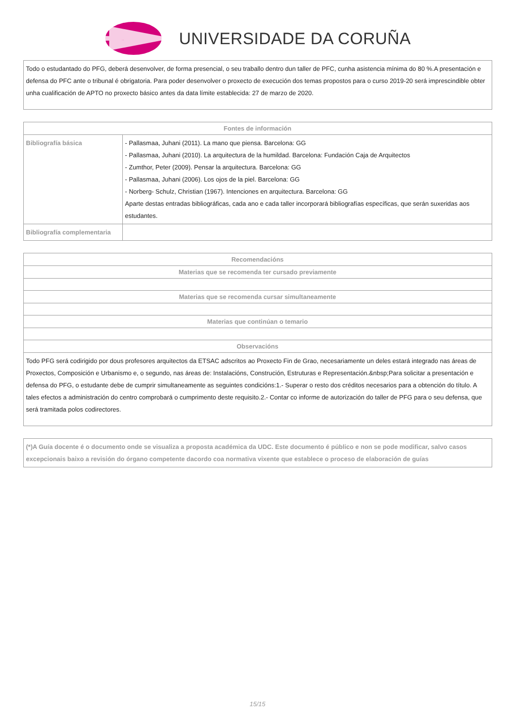UNIVERSIDADE DA CORUÑA
| Todo o estudantado do PFG, deberá desenvolver, de forma presencial, o seu traballo dentro dun taller de PFC, cunha asistencia mínima do 80 %.A presentación e defensa do PFC ante o tribunal é obrigatoria. Para poder desenvolver o proxecto de execución dos temas propostos para o curso 2019-20 será imprescindible obter unha cualificación de APTO no proxecto básico antes da data límite establecida: 27 de marzo de 2020. |
| Fontes de información | |
| --- | --- |
| Bibliografía básica | - Pallasmaa, Juhani (2011). La mano que piensa. Barcelona: GG - Pallasmaa, Juhani (2010). La arquitectura de la humildad. Barcelona: Fundación Caja de Arquitectos - Zumthor, Peter (2009). Pensar la arquitectura. Barcelona: GG - Pallasmaa, Juhani (2006). Los ojos de la piel. Barcelona: GG - Norberg- Schulz, Christian (1967). Intenciones en arquitectura. Barcelona: GG Aparte destas entradas bibliográficas, cada ano e cada taller incorporará bibliografías específicas, que serán suxeridas aos estudantes. |
| Bibliografía complementaria | |
| Recomendacións |
| --- |
| Materias que se recomenda ter cursado previamente |
| Materias que se recomenda cursar simultaneamente |
| Materias que continúan o temario |
| Observacións |
| Todo PFG será codirigido por dous profesores arquitectos da ETSAC adscritos ao Proxecto Fin de Grao, necesariamente un deles estará integrado nas áreas de Proxectos, Composición e Urbanismo e, o segundo, nas áreas de: Instalacións, Construción, Estruturas e Representación.&nbsp;Para solicitar a presentación e defensa do PFG, o estudante debe de cumprir simultaneamente as seguintes condicións:1.- Superar o resto dos créditos necesarios para a obtención do título. A tales efectos a administración do centro comprobará o cumprimento deste requisito.2.- Contar co informe de autorización do taller de PFG para o seu defensa, que será tramitada polos codirectores. |
| (*)A Guía docente é o documento onde se visualiza a proposta académica da UDC. Este documento é público e non se pode modificar, salvo casos excepcionais baixo a revisión do órgano competente dacordo coa normativa vixente que establece o proceso de elaboración de guías |
15/15